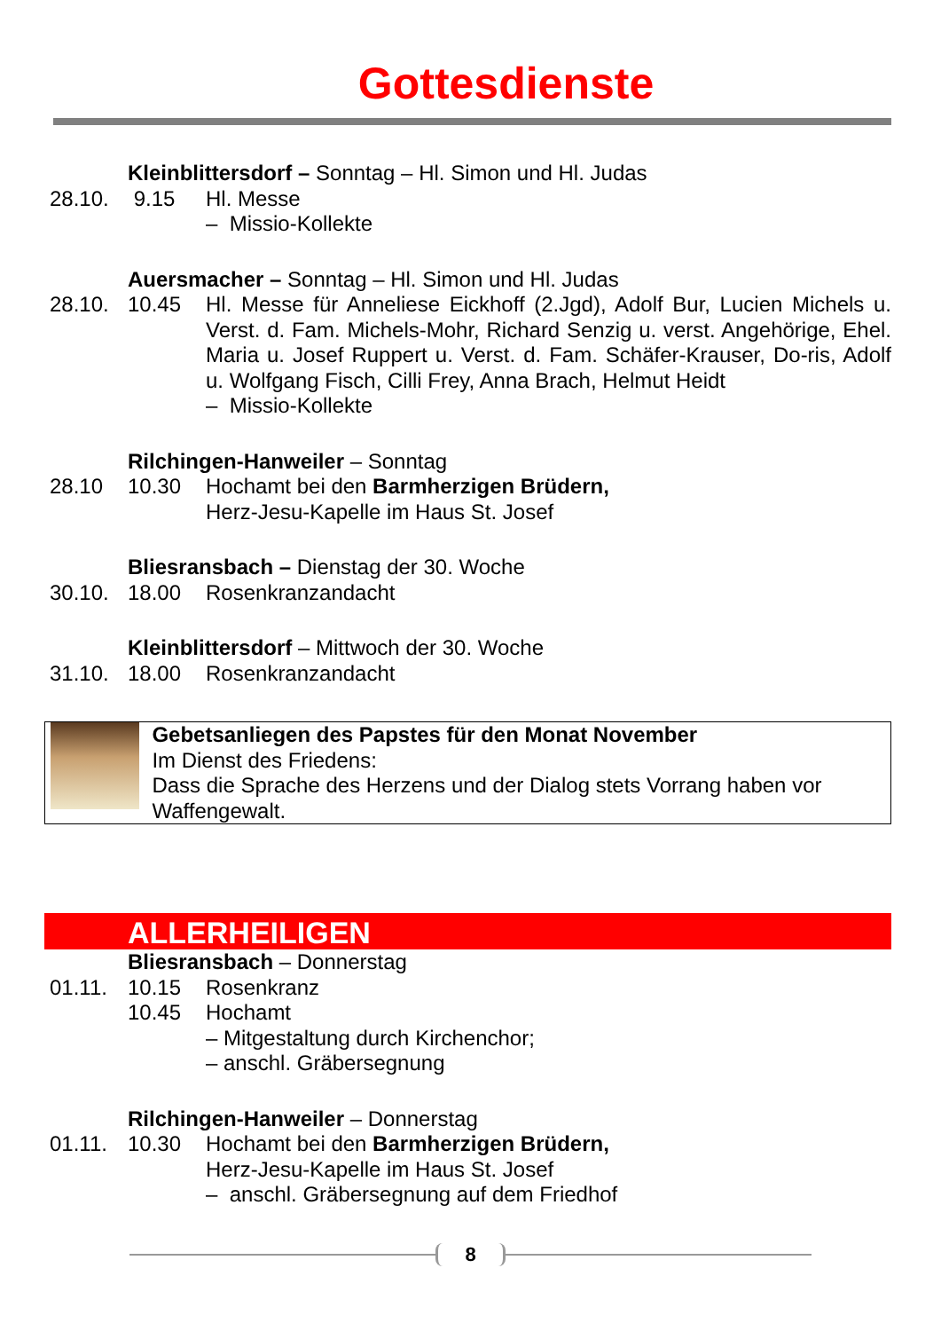Gottesdienste
Kleinblittersdorf – Sonntag – Hl. Simon und Hl. Judas
28.10. 9.15 Hl. Messe
– Missio-Kollekte
Auersmacher – Sonntag – Hl. Simon und Hl. Judas
28.10. 10.45 Hl. Messe für Anneliese Eickhoff (2.Jgd), Adolf Bur, Lucien Michels u. Verst. d. Fam. Michels-Mohr, Richard Senzig u. verst. Angehörige, Ehel. Maria u. Josef Ruppert u. Verst. d. Fam. Schäfer-Krauser, Do-ris, Adolf u. Wolfgang Fisch, Cilli Frey, Anna Brach, Helmut Heidt
– Missio-Kollekte
Rilchingen-Hanweiler – Sonntag
28.10 10.30 Hochamt bei den Barmherzigen Brüdern,
Herz-Jesu-Kapelle im Haus St. Josef
Bliesransbach – Dienstag der 30. Woche
30.10. 18.00 Rosenkranzandacht
Kleinblittersdorf – Mittwoch der 30. Woche
31.10. 18.00 Rosenkranzandacht
Gebetsanliegen des Papstes für den Monat November
Im Dienst des Friedens:
Dass die Sprache des Herzens und der Dialog stets Vorrang haben vor Waffengewalt.
ALLERHEILIGEN
Bliesransbach – Donnerstag
01.11. 10.15 Rosenkranz
10.45 Hochamt
– Mitgestaltung durch Kirchenchor;
– anschl. Gräbersegnung
Rilchingen-Hanweiler – Donnerstag
01.11. 10.30 Hochamt bei den Barmherzigen Brüdern,
Herz-Jesu-Kapelle im Haus St. Josef
– anschl. Gräbersegnung auf dem Friedhof
8